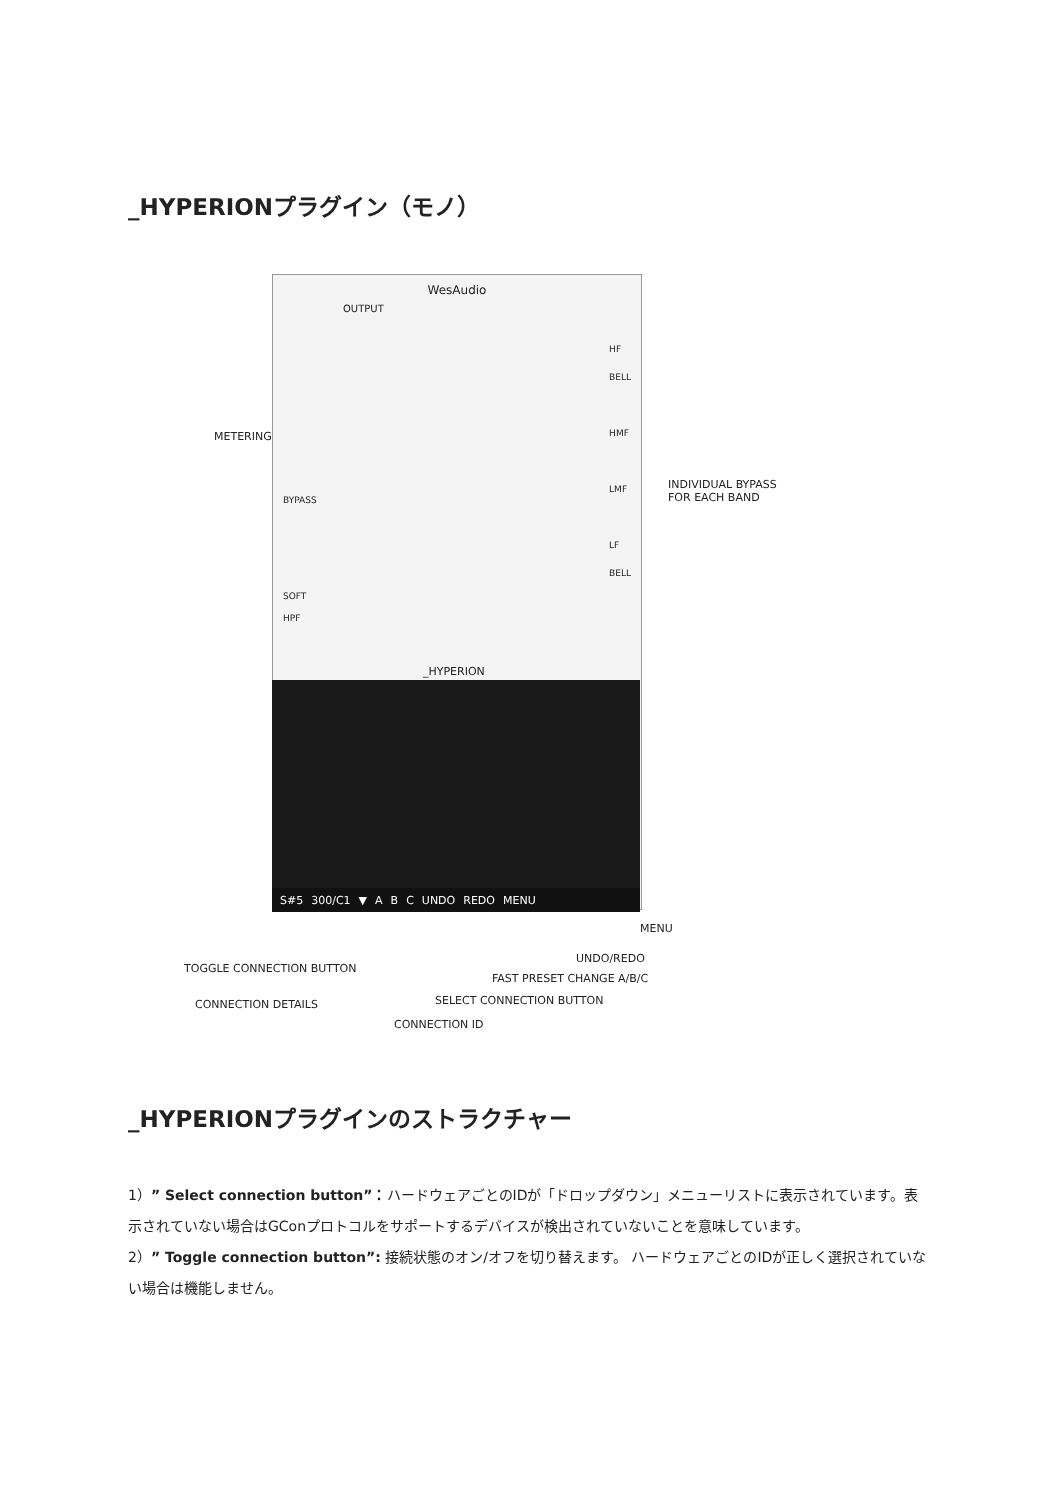_HYPERIONプラグイン（モノ）
WesAudio
OUTPUT
HF
BELL
HMF
LMF
LF
BELL
BYPASS
SOFT
HPF
_HYPERION
S#5 300/C1 ▼ ABC UNDO REDO MENU
METERING
INDIVIDUAL BYPASS
FOR EACH BAND
MENU
UNDO/REDO
FAST PRESET CHANGE A/B/C
TOGGLE CONNECTION BUTTON
SELECT CONNECTION BUTTON
CONNECTION DETAILS
CONNECTION ID
_HYPERIONプラグインのストラクチャー
1）” Select connection button”：ハードウェアごとのIDが「ドロップダウン」メニューリストに表示されています。表示されていない場合はGConプロトコルをサポートするデバイスが検出されていないことを意味しています。
2）” Toggle connection button”: 接続状態のオン/オフを切り替えます。 ハードウェアごとのIDが正しく選択されていない場合は機能しません。